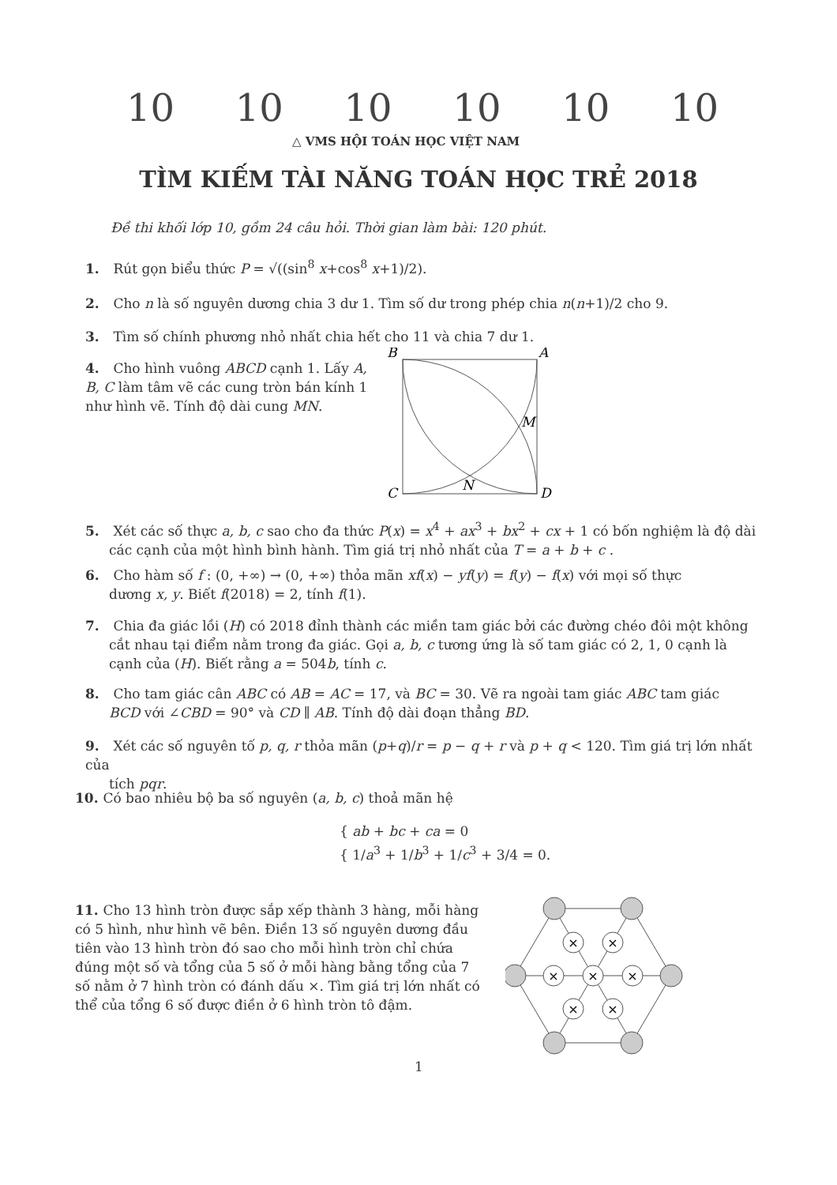10 10 10 10 10 10
△ VMS HỘI TOÁN HỌC VIỆT NAM
TÌM KIẾM TÀI NĂNG TOÁN HỌC TRẺ 2018
Đề thi khối lớp 10, gồm 24 câu hỏi. Thời gian làm bài: 120 phút.
1. Rút gọn biểu thức P = √((sin<sup>8</sup> x+cos<sup>8</sup> x+1)/2).
2. Cho n là số nguyên dương chia 3 dư 1. Tìm số dư trong phép chia n(n+1)/2 cho 9.
3. Tìm số chính phương nhỏ nhất chia hết cho 11 và chia 7 dư 1.
4. Cho hình vuông ABCD cạnh 1. Lấy A, B, C làm tâm vẽ các cung tròn bán kính 1 như hình vẽ. Tính độ dài cung MN.
B
A
C
D
M
N
5. Xét các số thực a, b, c sao cho đa thức P(x) = x<sup>4</sup> + ax<sup>3</sup> + bx<sup>2</sup> + cx + 1 có bốn nghiệm là độ dài
các cạnh của một hình bình hành. Tìm giá trị nhỏ nhất của T = a + b + c .
6. Cho hàm số f : (0, +∞) → (0, +∞) thỏa mãn xf(x) − yf(y) = f(y) − f(x) với mọi số thực
dương x, y. Biết f(2018) = 2, tính f(1).
7. Chia đa giác lồi (H) có 2018 đỉnh thành các miền tam giác bởi các đường chéo đôi một không
cắt nhau tại điểm nằm trong đa giác. Gọi a, b, c tương ứng là số tam giác có 2, 1, 0 cạnh là cạnh của (H). Biết rằng a = 504b, tính c.
8. Cho tam giác cân ABC có AB = AC = 17, và BC = 30. Vẽ ra ngoài tam giác ABC tam giác
BCD với ∠CBD = 90° và CD ∥ AB. Tính độ dài đoạn thẳng BD.
9. Xét các số nguyên tố p, q, r thỏa mãn (p+q)/r = p − q + r và p + q < 120. Tìm giá trị lớn nhất của
tích pqr.
10. Có bao nhiêu bộ ba số nguyên (a, b, c) thoả mãn hệ
{ ab + bc + ca = 0
{ 1/a<sup>3</sup> + 1/b<sup>3</sup> + 1/c<sup>3</sup> + 3/4 = 0.
11. Cho 13 hình tròn được sắp xếp thành 3 hàng, mỗi hàng có 5 hình, như hình vẽ bên. Điền 13 số nguyên dương đầu tiên vào 13 hình tròn đó sao cho mỗi hình tròn chỉ chứa đúng một số và tổng của 5 số ở mỗi hàng bằng tổng của 7 số nằm ở 7 hình tròn có đánh dấu ×. Tìm giá trị lớn nhất có thể của tổng 6 số được điền ở 6 hình tròn tô đậm.
×
×
×
×
×
×
×
1